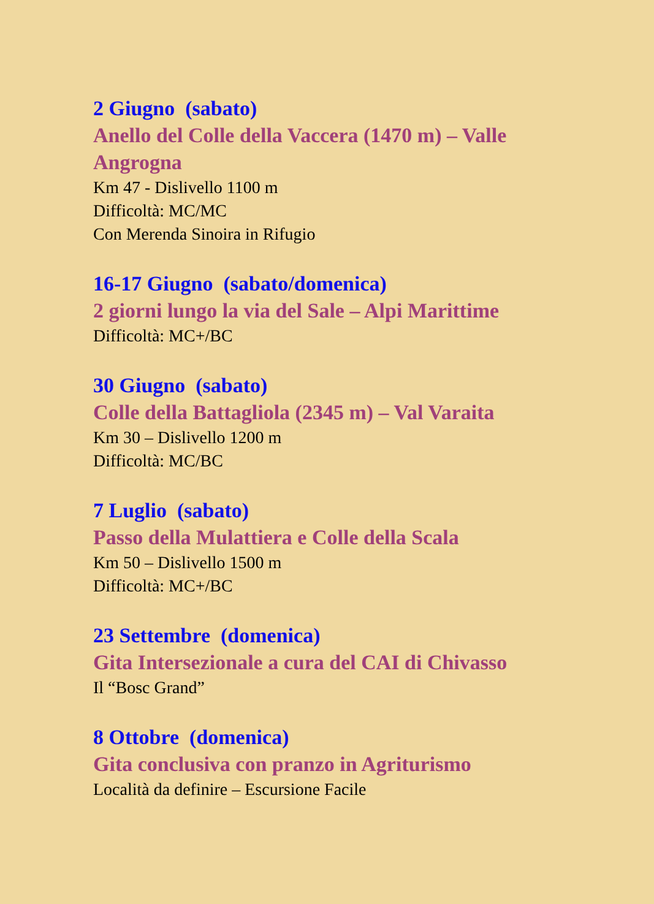2 Giugno (sabato)
Anello del Colle della Vaccera (1470 m) – Valle Angrogna
Km 47 - Dislivello 1100 m
Difficoltà: MC/MC
Con Merenda Sinoira in Rifugio
16-17 Giugno (sabato/domenica)
2 giorni lungo la via del Sale – Alpi Marittime
Difficoltà: MC+/BC
30 Giugno (sabato)
Colle della Battagliola (2345 m) – Val Varaita
Km 30 – Dislivello 1200 m
Difficoltà: MC/BC
7 Luglio (sabato)
Passo della Mulattiera e Colle della Scala
Km 50 – Dislivello 1500 m
Difficoltà: MC+/BC
23 Settembre (domenica)
Gita Intersezionale a cura del CAI di Chivasso
Il “Bosc Grand”
8 Ottobre (domenica)
Gita conclusiva con pranzo in Agriturismo
Località da definire – Escursione Facile